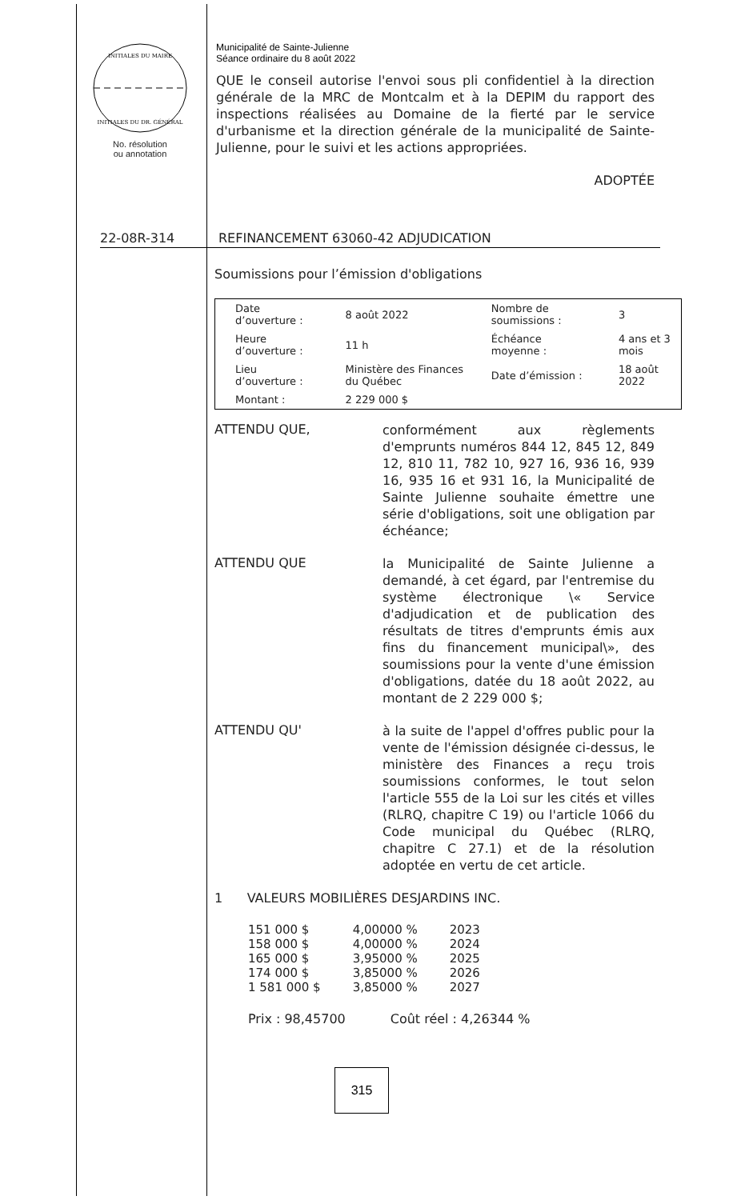INITIALES DU MAIRE
INITIALES DU DR. GÉNÉRAL
No. résolution
ou annotation
Municipalité de Sainte-Julienne
Séance ordinaire du 8 août 2022
QUE le conseil autorise l'envoi sous pli confidentiel à la direction générale de la MRC de Montcalm et à la DEPIM du rapport des inspections réalisées au Domaine de la fierté par le service d'urbanisme et la direction générale de la municipalité de Sainte-Julienne, pour le suivi et les actions appropriées.
ADOPTÉE
22-08R-314 REFINANCEMENT 63060-42 ADJUDICATION
Soumissions pour l’émission d'obligations
| Date d’ouverture : | 8 août 2022 | Nombre de soumissions : | 3 |
| Heure d’ouverture : | 11 h | Échéance moyenne : | 4 ans et 3 mois |
| Lieu d’ouverture : | Ministère des Finances du Québec | Date d’émission : | 18 août 2022 |
| Montant : | 2 229 000 $ | | |
ATTENDU QUE,
conformément aux règlements d'emprunts numéros 844 12, 845 12, 849 12, 810 11, 782 10, 927 16, 936 16, 939 16, 935 16 et 931 16, la Municipalité de Sainte Julienne souhaite émettre une série d'obligations, soit une obligation par échéance;
ATTENDU QUE
la Municipalité de Sainte Julienne a demandé, à cet égard, par l'entremise du système électronique \« Service d'adjudication et de publication des résultats de titres d'emprunts émis aux fins du financement municipal\», des soumissions pour la vente d'une émission d'obligations, datée du 18 août 2022, au montant de 2 229 000 $;
ATTENDU QU'
à la suite de l'appel d'offres public pour la vente de l'émission désignée ci-dessus, le ministère des Finances a reçu trois soumissions conformes, le tout selon l'article 555 de la Loi sur les cités et villes (RLRQ, chapitre C 19) ou l'article 1066 du Code municipal du Québec (RLRQ, chapitre C 27.1) et de la résolution adoptée en vertu de cet article.
1 VALEURS MOBILIÈRES DESJARDINS INC.
| 151 000 $ | 4,00000 % | 2023 |
| 158 000 $ | 4,00000 % | 2024 |
| 165 000 $ | 3,95000 % | 2025 |
| 174 000 $ | 3,85000 % | 2026 |
| 1 581 000 $ | 3,85000 % | 2027 |
Prix : 98,45700 Coût réel : 4,26344 %
315